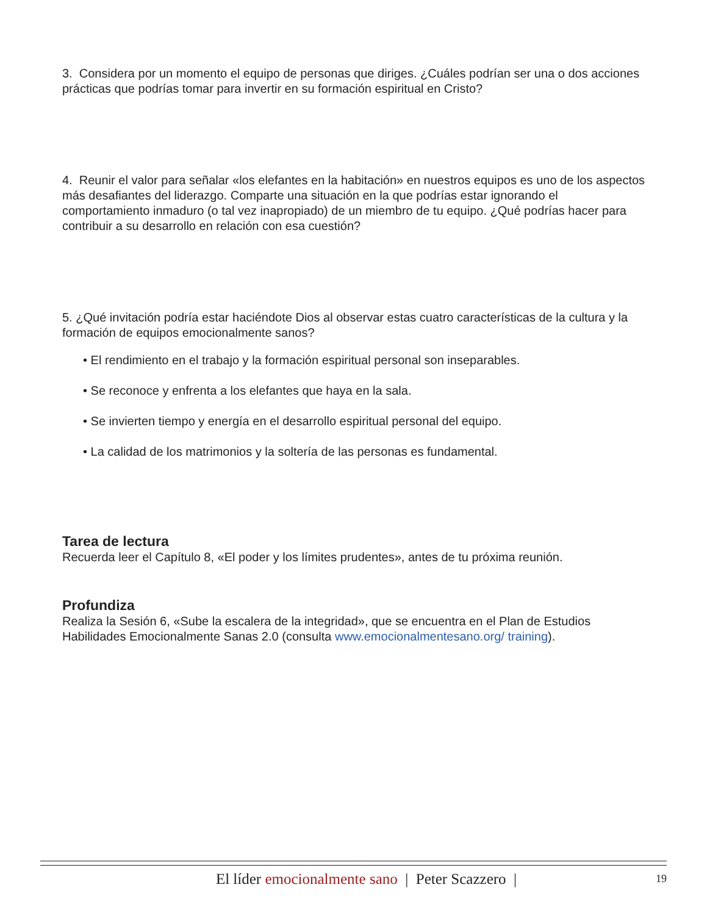3. Considera por un momento el equipo de personas que diriges. ¿Cuáles podrían ser una o dos acciones prácticas que podrías tomar para invertir en su formación espiritual en Cristo?
4. Reunir el valor para señalar «los elefantes en la habitación» en nuestros equipos es uno de los aspectos más desafiantes del liderazgo. Comparte una situación en la que podrías estar ignorando el comportamiento inmaduro (o tal vez inapropiado) de un miembro de tu equipo. ¿Qué podrías hacer para contribuir a su desarrollo en relación con esa cuestión?
5. ¿Qué invitación podría estar haciéndote Dios al observar estas cuatro características de la cultura y la formación de equipos emocionalmente sanos?
• El rendimiento en el trabajo y la formación espiritual personal son inseparables.
• Se reconoce y enfrenta a los elefantes que haya en la sala.
• Se invierten tiempo y energía en el desarrollo espiritual personal del equipo.
• La calidad de los matrimonios y la soltería de las personas es fundamental.
Tarea de lectura
Recuerda leer el Capítulo 8, «El poder y los límites prudentes», antes de tu próxima reunión.
Profundiza
Realiza la Sesión 6, «Sube la escalera de la integridad», que se encuentra en el Plan de Estudios Habilidades Emocionalmente Sanas 2.0 (consulta www.emocionalmentesano.org/ training).
El líder emocionalmente sano | Peter Scazzero | 19